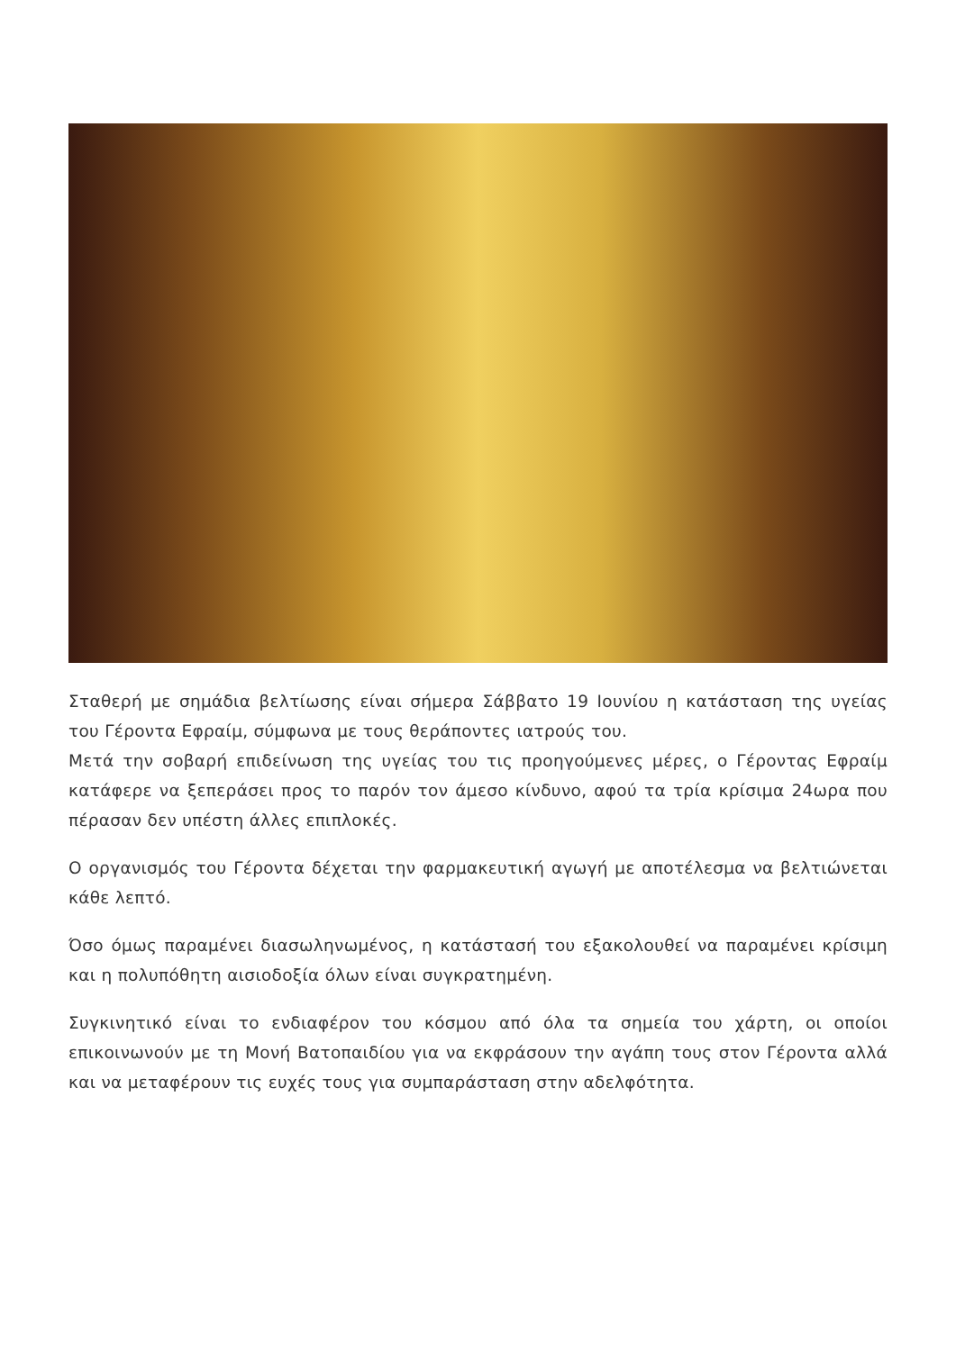Σταθερή με σημάδια βελτίωσης είναι σήμερα Σάββατο 19 Ιουνίου η κατάσταση της υγείας του Γέροντα Εφραίμ, σύμφωνα με τους θεράποντες ιατρούς του.
Μετά την σοβαρή επιδείνωση της υγείας του τις προηγούμενες μέρες, ο Γέροντας Εφραίμ κατάφερε να ξεπεράσει προς το παρόν τον άμεσο κίνδυνο, αφού τα τρία κρίσιμα 24ωρα που πέρασαν δεν υπέστη άλλες επιπλοκές.
Ο οργανισμός του Γέροντα δέχεται την φαρμακευτική αγωγή με αποτέλεσμα να βελτιώνεται κάθε λεπτό.
Όσο όμως παραμένει διασωληνωμένος, η κατάστασή του εξακολουθεί να παραμένει κρίσιμη και η πολυπόθητη αισιοδοξία όλων είναι συγκρατημένη.
Συγκινητικό είναι το ενδιαφέρον του κόσμου από όλα τα σημεία του χάρτη, οι οποίοι επικοινωνούν με τη Μονή Βατοπαιδίου για να εκφράσουν την αγάπη τους στον Γέροντα αλλά και να μεταφέρουν τις ευχές τους για συμπαράσταση στην αδελφότητα.